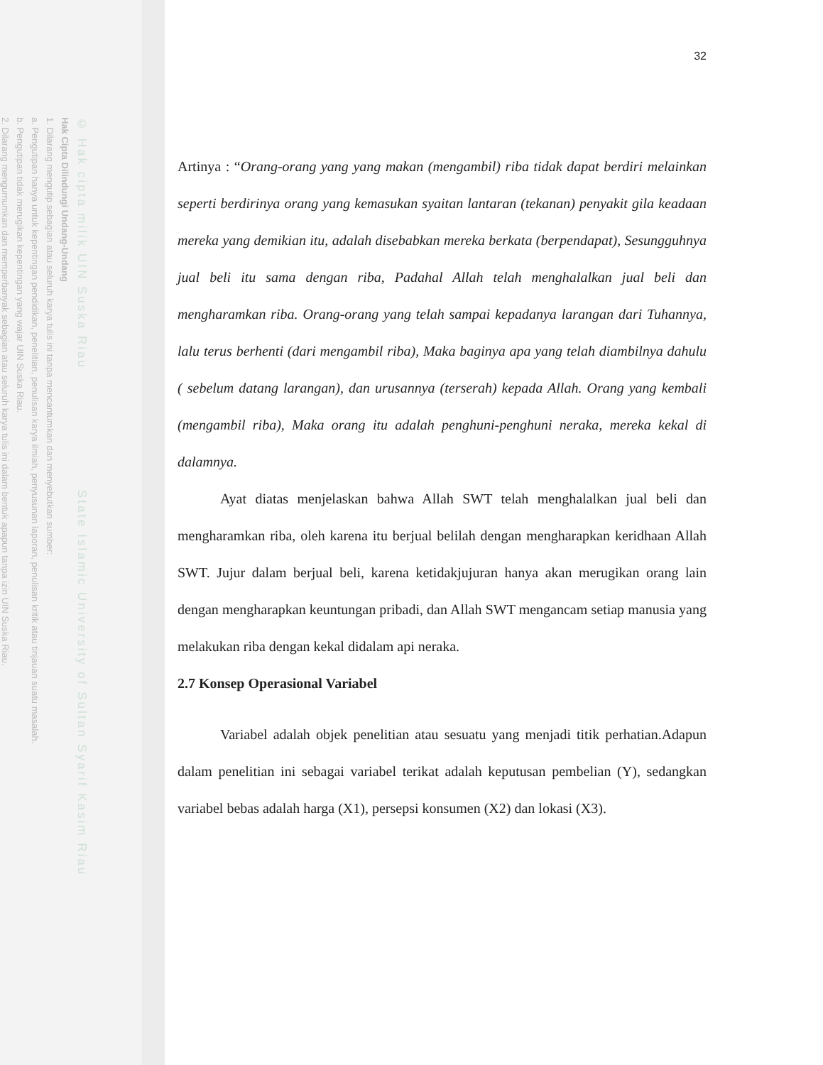© Hak cipta milik UIN Suska Riau State Islamic University of Sultan Syarif Kasim Riau
Hak Cipta Dilindungi Undang-Undang
1. Dilarang mengutip sebagian atau seluruh karya tulis ini tanpa mencantumkan dan menyebutkan sumber:
a. Pengutipan hanya untuk kepentingan pendidikan, penelitian, penulisan karya ilmiah, penyusunan laporan, penulisan kritik atau tinjauan suatu masalah.
b. Pengutipan tidak merugikan kepentingan yang wajar UIN Suska Riau.
2. Dilarang mengumumkan dan memperbanyak sebagian atau seluruh karya tulis ini dalam bentuk apapun tanpa izin UIN Suska Riau.
32
Artinya : “Orang-orang yang yang makan (mengambil) riba tidak dapat berdiri melainkan seperti berdirinya orang yang kemasukan syaitan lantaran (tekanan) penyakit gila keadaan mereka yang demikian itu, adalah disebabkan mereka berkata (berpendapat), Sesungguhnya jual beli itu sama dengan riba, Padahal Allah telah menghalalkan jual beli dan mengharamkan riba. Orang-orang yang telah sampai kepadanya larangan dari Tuhannya, lalu terus berhenti (dari mengambil riba), Maka baginya apa yang telah diambilnya dahulu ( sebelum datang larangan), dan urusannya (terserah) kepada Allah. Orang yang kembali (mengambil riba), Maka orang itu adalah penghuni-penghuni neraka, mereka kekal di dalamnya.
Ayat diatas menjelaskan bahwa Allah SWT telah menghalalkan jual beli dan mengharamkan riba, oleh karena itu berjual belilah dengan mengharapkan keridhaan Allah SWT. Jujur dalam berjual beli, karena ketidakjujuran hanya akan merugikan orang lain dengan mengharapkan keuntungan pribadi, dan Allah SWT mengancam setiap manusia yang melakukan riba dengan kekal didalam api neraka.
2.7 Konsep Operasional Variabel
Variabel adalah objek penelitian atau sesuatu yang menjadi titik perhatian.Adapun dalam penelitian ini sebagai variabel terikat adalah keputusan pembelian (Y), sedangkan variabel bebas adalah harga (X1), persepsi konsumen (X2) dan lokasi (X3).